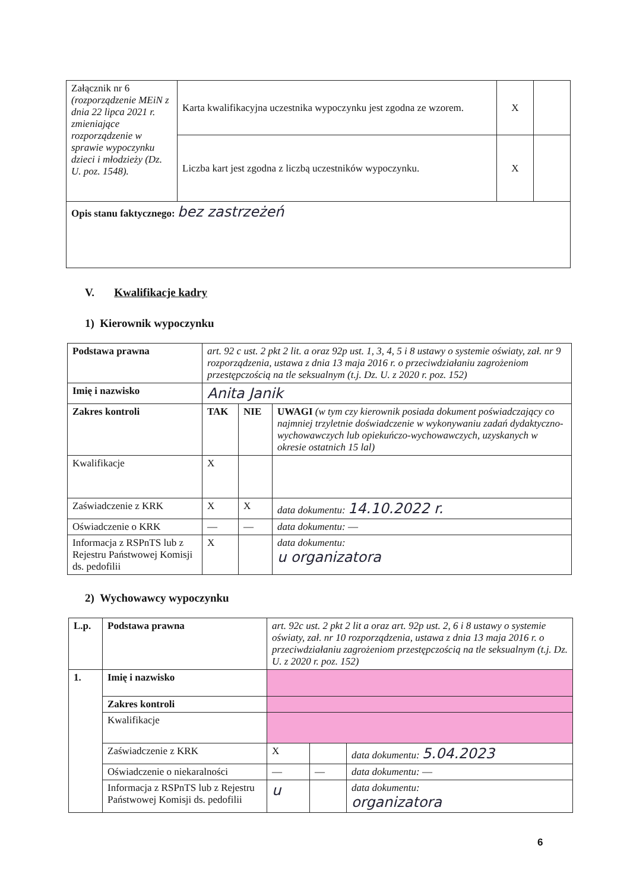| Załącznik nr 6 (rozporządzenie MEiN z dnia 22 lipca 2021 r. zmieniające rozporządzenie w sprawie wypoczynku dzieci i młodzieży (Dz. U. poz. 1548). | Karta kwalifikacyjna uczestnika wypoczynku jest zgodna ze wzorem. | X | |
| | Liczba kart jest zgodna z liczbą uczestników wypoczynku. | X | |
| Opis stanu faktycznego: bez zastrzeżeń | | | |
V. Kwalifikacje kadry
1) Kierownik wypoczynku
| Podstawa prawna | art. 92 c ust. 2 pkt 2 lit. a oraz 92p ust. 1, 3, 4, 5 i 8 ustawy o systemie oświaty, zał. nr 9 rozporządzenia, ustawa z dnia 13 maja 2016 r. o przeciwdziałaniu zagrożeniom przestępczością na tle seksualnym (t.j. Dz. U. z 2020 r. poz. 152) | | |
| Imię i nazwisko | Anita Janik | | |
| Zakres kontroli | TAK | NIE | UWAGI (w tym czy kierownik posiada dokument poświadczający co najmniej trzyletnie doświadczenie w wykonywaniu zadań dydaktyczno-wychowawczych lub opiekuńczo-wychowawczych, uzyskanych w okresie ostatnich 15 lal) |
| Kwalifikacje | X | | |
| Zaświadczenie z KRK | X | X | data dokumentu: 14.10.2022 r. |
| Oświadczenie o KRK | — | — | data dokumentu: — |
| Informacja z RSPnTS lub z Rejestru Państwowej Komisji ds. pedofilii | X | | data dokumentu: u organizatora |
2) Wychowawcy wypoczynku
| L.p. | Podstawa prawna | art. 92c ust. 2 pkt 2 lit a oraz art. 92p ust. 2, 6 i 8 ustawy o systemie oświaty, zał. nr 10 rozporządzenia, ustawa z dnia 13 maja 2016 r. o przeciwdziałaniu zagrożeniom przestępczością na tle seksualnym (t.j. Dz. U. z 2020 r. poz. 152) | | |
| 1. | Imię i nazwisko | | | |
| | Zakres kontroli | | | |
| | Kwalifikacje | | | |
| | Zaświadczenie z KRK | X | | data dokumentu: 5.04.2023 |
| | Oświadczenie o niekaralności | — | — | data dokumentu: — |
| | Informacja z RSPnTS lub z Rejestru Państwowej Komisji ds. pedofilii | u | | data dokumentu: organizatora |
6